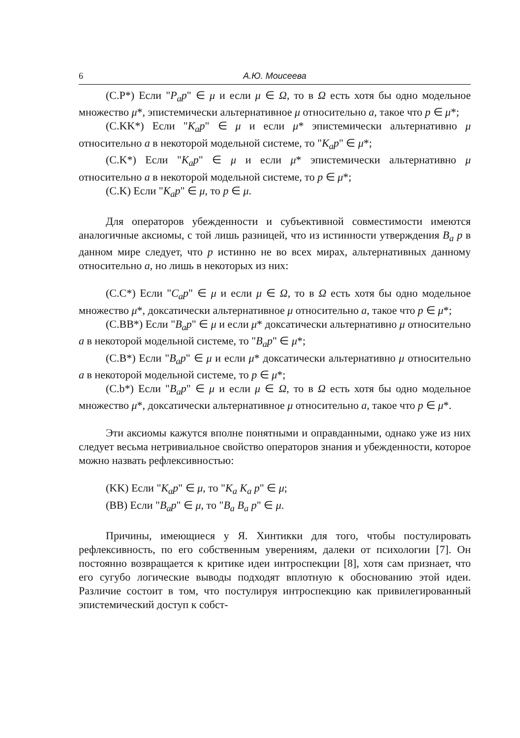6 А.Ю. Моисеева
(C.P*) Если "P<sub>a</sub>p" ∈ μ и если μ ∈ Ω, то в Ω есть хотя бы одно модельное множество μ*, эпистемически альтернативное μ относительно a, такое что p ∈ μ*;
(C.KK*) Если "K<sub>a</sub>p" ∈ μ и если μ* эпистемически альтернативно μ относительно a в некоторой модельной системе, то "K<sub>a</sub>p" ∈ μ*;
(C.K*) Если "K<sub>a</sub>p" ∈ μ и если μ* эпистемически альтернативно μ относительно a в некоторой модельной системе, то p ∈ μ*;
(C.K) Если "K<sub>a</sub>p" ∈ μ, то p ∈ μ.
Для операторов убежденности и субъективной совместимости имеются аналогичные аксиомы, с той лишь разницей, что из истинности утверждения B<sub>a</sub> p в данном мире следует, что p истинно не во всех мирах, альтернативных данному относительно a, но лишь в некоторых из них:
(C.C*) Если "C<sub>a</sub>p" ∈ μ и если μ ∈ Ω, то в Ω есть хотя бы одно модельное множество μ*, доксатически альтернативное μ относительно a, такое что p ∈ μ*;
(C.BB*) Если "B<sub>a</sub>p" ∈ μ и если μ* доксатически альтернативно μ относительно a в некоторой модельной системе, то "B<sub>a</sub>p" ∈ μ*;
(C.B*) Если "B<sub>a</sub>p" ∈ μ и если μ* доксатически альтернативно μ относительно a в некоторой модельной системе, то p ∈ μ*;
(C.b*) Если "B<sub>a</sub>p" ∈ μ и если μ ∈ Ω, то в Ω есть хотя бы одно модельное множество μ*, доксатически альтернативное μ относительно a, такое что p ∈ μ*.
Эти аксиомы кажутся вполне понятными и оправданными, однако уже из них следует весьма нетривиальное свойство операторов знания и убежденности, которое можно назвать рефлексивностью:
(KK) Если "K<sub>a</sub>p" ∈ μ, то "K<sub>a</sub> K<sub>a</sub> p" ∈ μ;
(BB) Если "B<sub>a</sub>p" ∈ μ, то "B<sub>a</sub> B<sub>a</sub> p" ∈ μ.
Причины, имеющиеся у Я. Хинтикки для того, чтобы постулировать рефлексивность, по его собственным уверениям, далеки от психологии [7]. Он постоянно возвращается к критике идеи интроспекции [8], хотя сам признает, что его сугубо логические выводы подходят вплотную к обоснованию этой идеи. Различие состоит в том, что постулируя интроспекцию как привилегированный эпистемический доступ к собст-